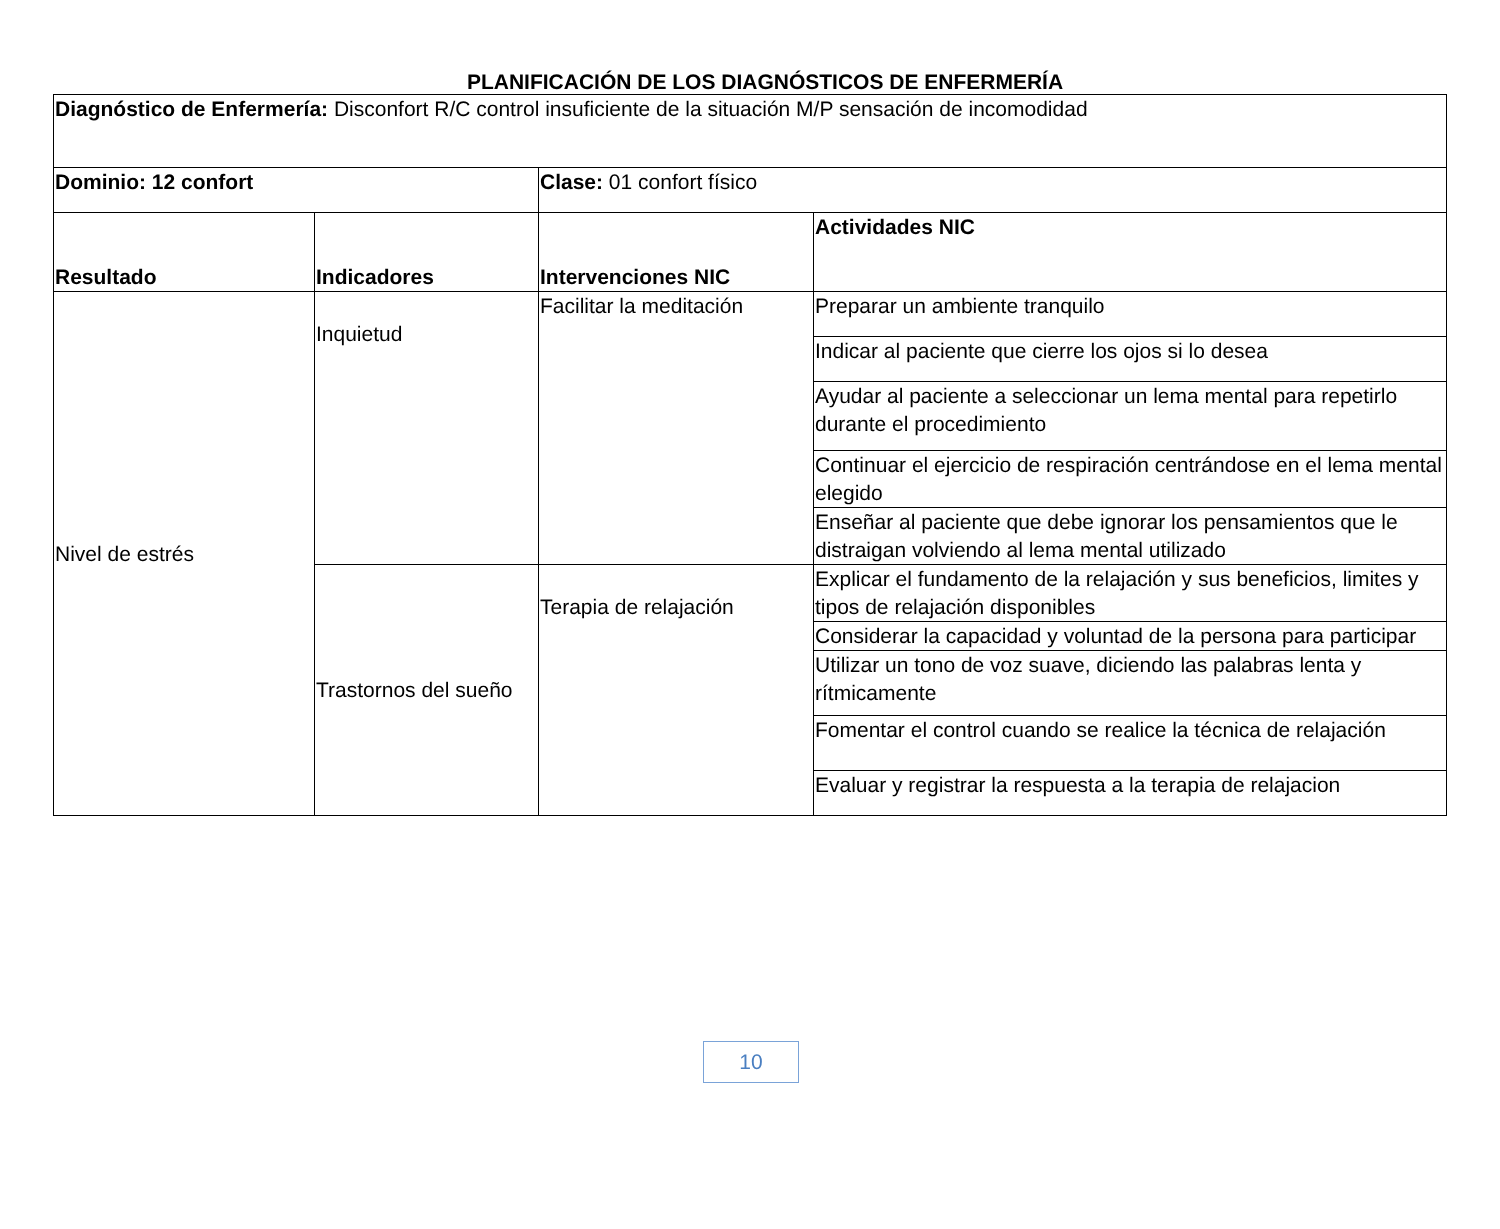PLANIFICACIÓN DE LOS DIAGNÓSTICOS DE ENFERMERÍA
| Diagnóstico de Enfermería: Disconfort R/C control insuficiente de la situación M/P sensación de incomodidad | | | |
| Dominio: 12 confort | | Clase: 01 confort físico | |
| Resultado | Indicadores | Intervenciones NIC | Actividades NIC |
| Nivel de estrés | Inquietud | Facilitar la meditación | Preparar un ambiente tranquilo |
| | | | Indicar al paciente que cierre los ojos si lo desea |
| | | | Ayudar al paciente a seleccionar un lema mental para repetirlo durante el procedimiento |
| | | | Continuar el ejercicio de respiración centrándose en el lema mental elegido |
| | | | Enseñar al paciente que debe ignorar los pensamientos que le distraigan volviendo al lema mental utilizado |
| | Trastornos del sueño | Terapia de relajación | Explicar el fundamento de la relajación y sus beneficios, limites y tipos de relajación disponibles |
| | | | Considerar la capacidad y voluntad de la persona para participar |
| | | | Utilizar un tono de voz suave, diciendo las palabras lenta y rítmicamente |
| | | | Fomentar el control cuando se realice la técnica de relajación |
| | | | Evaluar y registrar la respuesta a la terapia de relajacion |
10